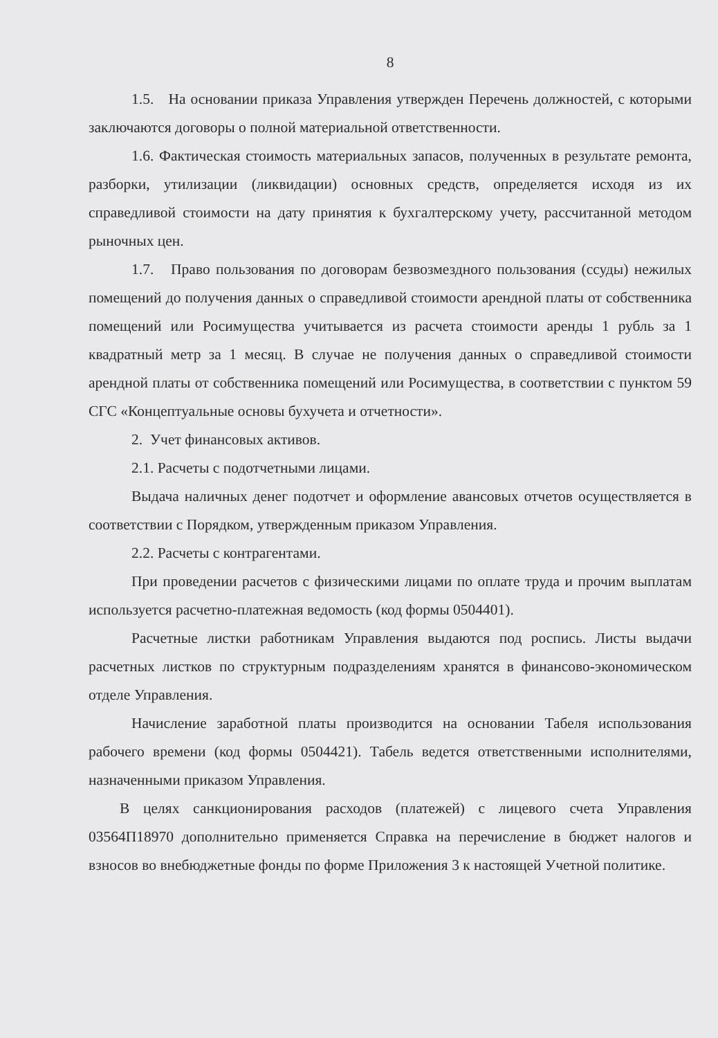8
1.5. На основании приказа Управления утвержден Перечень должностей, с которыми заключаются договоры о полной материальной ответственности.
1.6. Фактическая стоимость материальных запасов, полученных в результате ремонта, разборки, утилизации (ликвидации) основных средств, определяется исходя из их справедливой стоимости на дату принятия к бухгалтерскому учету, рассчитанной методом рыночных цен.
1.7. Право пользования по договорам безвозмездного пользования (ссуды) нежилых помещений до получения данных о справедливой стоимости арендной платы от собственника помещений или Росимущества учитывается из расчета стоимости аренды 1 рубль за 1 квадратный метр за 1 месяц. В случае не получения данных о справедливой стоимости арендной платы от собственника помещений или Росимущества, в соответствии с пунктом 59 СГС «Концептуальные основы бухучета и отчетности».
2. Учет финансовых активов.
2.1. Расчеты с подотчетными лицами.
Выдача наличных денег подотчет и оформление авансовых отчетов осуществляется в соответствии с Порядком, утвержденным приказом Управления.
2.2. Расчеты с контрагентами.
При проведении расчетов с физическими лицами по оплате труда и прочим выплатам используется расчетно-платежная ведомость (код формы 0504401).
Расчетные листки работникам Управления выдаются под роспись. Листы выдачи расчетных листков по структурным подразделениям хранятся в финансово-экономическом отделе Управления.
Начисление заработной платы производится на основании Табеля использования рабочего времени (код формы 0504421). Табель ведется ответственными исполнителями, назначенными приказом Управления.
В целях санкционирования расходов (платежей) с лицевого счета Управления 03564П18970 дополнительно применяется Справка на перечисление в бюджет налогов и взносов во внебюджетные фонды по форме Приложения 3 к настоящей Учетной политике.